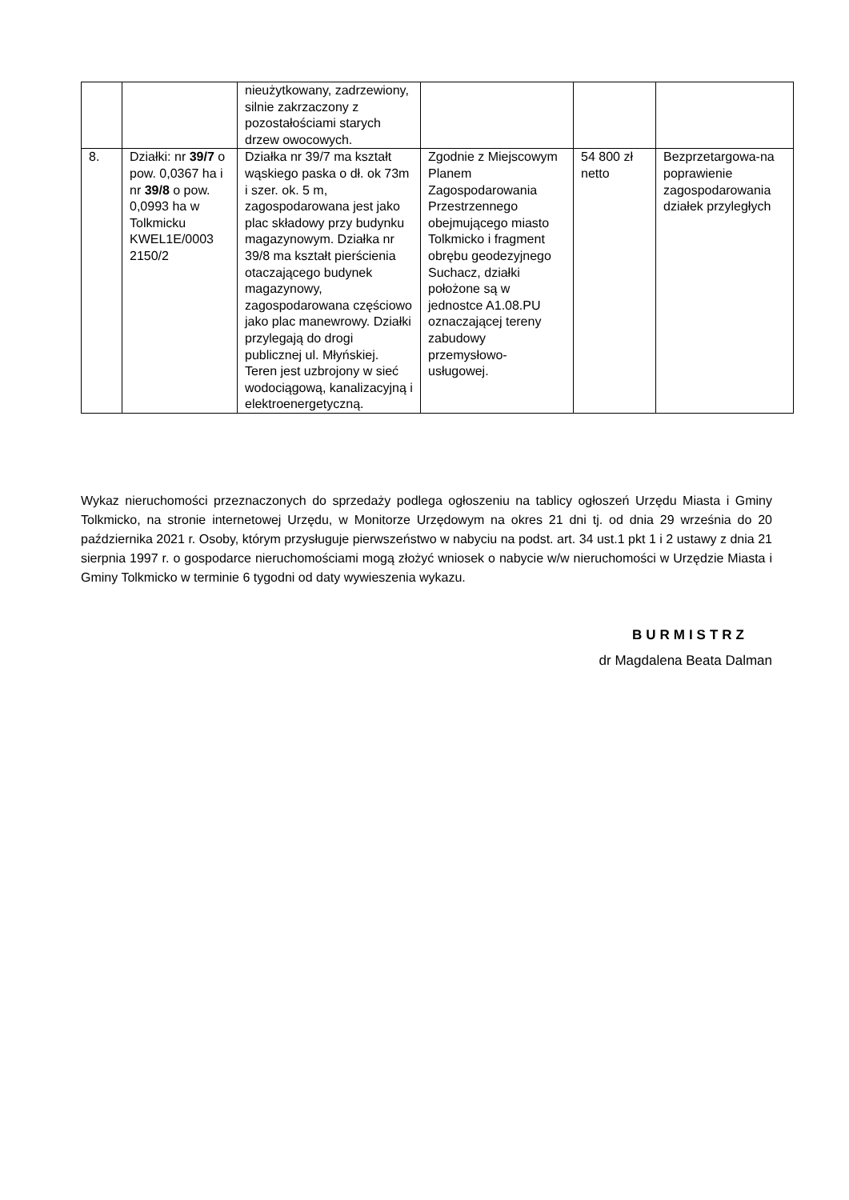| | | nieużytkowany, zadrzewiony, silnie zakrzaczony z pozostałościami starych drzew owocowych. | | | |
| 8. | Działki: nr 39/7 o pow. 0,0367 ha i nr 39/8 o pow. 0,0993 ha w Tolkmicku KWEL1E/0003 2150/2 | Działka nr 39/7 ma kształt wąskiego paska o dł. ok 73m i szer. ok. 5 m, zagospodarowana jest jako plac składowy przy budynku magazynowym. Działka nr 39/8 ma kształt pierścienia otaczającego budynek magazynowy, zagospodarowana częściowo jako plac manewrowy. Działki przylegają do drogi publicznej ul. Młyńskiej. Teren jest uzbrojony w sieć wodociągową, kanalizacyjną i elektroenergetyczną. | Zgodnie z Miejscowym Planem Zagospodarowania Przestrzennego obejmującego miasto Tolkmicko i fragment obrębu geodezyjnego Suchacz, działki położone są w jednostce A1.08.PU oznaczającej tereny zabudowy przemysłowo-usługowej. | 54 800 zł netto | Bezprzetargowa-na poprawienie zagospodarowania działek przyległych |
Wykaz nieruchomości przeznaczonych do sprzedaży podlega ogłoszeniu na tablicy ogłoszeń Urzędu Miasta i Gminy Tolkmicko, na stronie internetowej Urzędu, w Monitorze Urzędowym na okres 21 dni tj. od dnia 29 września do 20 października 2021 r. Osoby, którym przysługuje pierwszeństwo w nabyciu na podst. art. 34 ust.1 pkt 1 i 2 ustawy z dnia 21 sierpnia 1997 r. o gospodarce nieruchomościami mogą złożyć wniosek o nabycie w/w nieruchomości w Urzędzie Miasta i Gminy Tolkmicko w terminie 6 tygodni od daty wywieszenia wykazu.
BURMISTRZ
dr Magdalena Beata Dalman